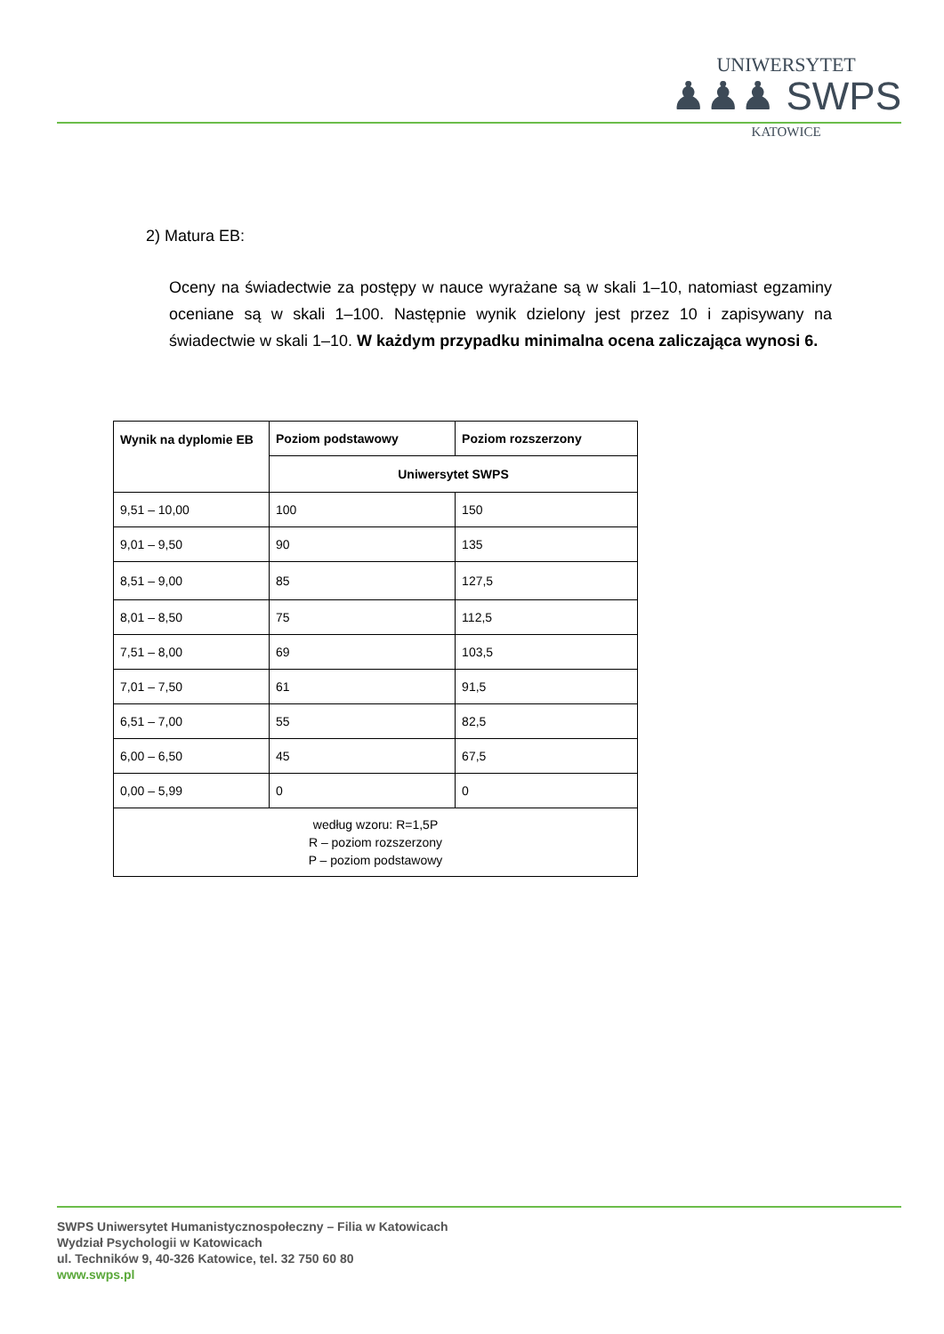UNIWERSYTET
♟♟♟ SWPS
KATOWICE
2) Matura EB:
Oceny na świadectwie za postępy w nauce wyrażane są w skali 1–10, natomiast egzaminy oceniane są w skali 1–100. Następnie wynik dzielony jest przez 10 i zapisywany na świadectwie w skali 1–10. W każdym przypadku minimalna ocena zaliczająca wynosi 6.
| Wynik na dyplomie EB | Poziom podstawowy | Poziom rozszerzony |
| --- | --- | --- |
| | Uniwersytet SWPS | |
| 9,51 – 10,00 | 100 | 150 |
| 9,01 – 9,50 | 90 | 135 |
| 8,51 – 9,00 | 85 | 127,5 |
| 8,01 – 8,50 | 75 | 112,5 |
| 7,51 – 8,00 | 69 | 103,5 |
| 7,01 – 7,50 | 61 | 91,5 |
| 6,51 – 7,00 | 55 | 82,5 |
| 6,00 – 6,50 | 45 | 67,5 |
| 0,00 – 5,99 | 0 | 0 |
| według wzoru: R=1,5P R – poziom rozszerzony P – poziom podstawowy | | |
SWPS Uniwersytet Humanistycznospołeczny – Filia w Katowicach
Wydział Psychologii w Katowicach
ul. Techników 9, 40-326 Katowice, tel. 32 750 60 80
www.swps.pl